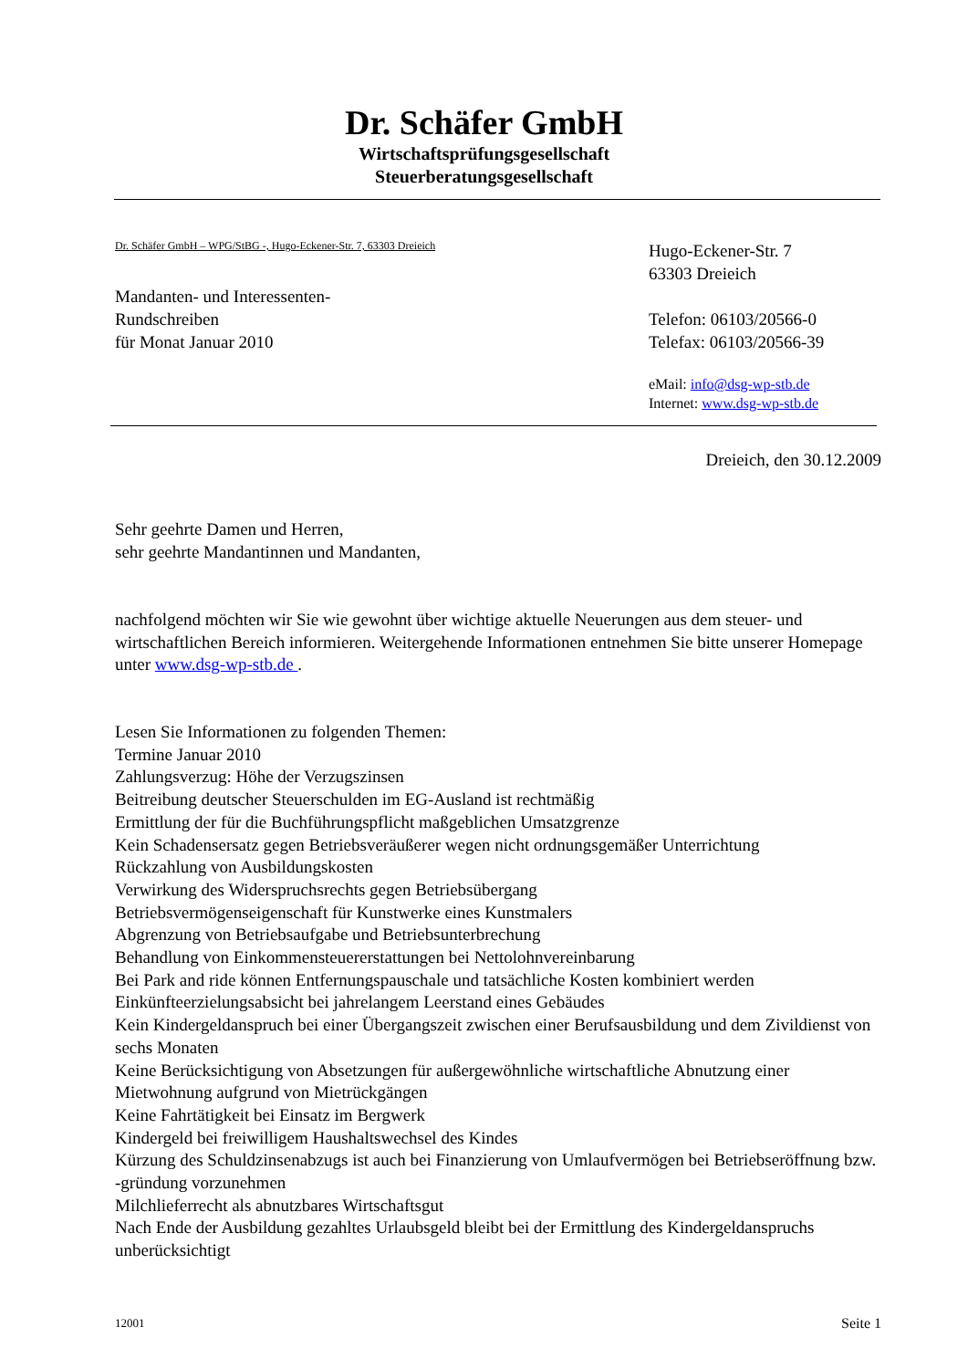Dr. Schäfer GmbH
Wirtschaftsprüfungsgesellschaft
Steuerberatungsgesellschaft
Dr. Schäfer GmbH – WPG/StBG -, Hugo-Eckener-Str. 7, 63303 Dreieich
Mandanten- und Interessenten-
Rundschreiben
für Monat Januar 2010
Hugo-Eckener-Str. 7
63303 Dreieich
Telefon: 06103/20566-0
Telefax: 06103/20566-39
eMail: info@dsg-wp-stb.de
Internet: www.dsg-wp-stb.de
Dreieich, den 30.12.2009
Sehr geehrte Damen und Herren,
sehr geehrte Mandantinnen und Mandanten,
nachfolgend möchten wir Sie wie gewohnt über wichtige aktuelle Neuerungen aus dem steuer- und wirtschaftlichen Bereich informieren. Weitergehende Informationen entnehmen Sie bitte unserer Homepage unter www.dsg-wp-stb.de .
Lesen Sie Informationen zu folgenden Themen:
Termine Januar 2010
Zahlungsverzug: Höhe der Verzugszinsen
Beitreibung deutscher Steuerschulden im EG-Ausland ist rechtmäßig
Ermittlung der für die Buchführungspflicht maßgeblichen Umsatzgrenze
Kein Schadensersatz gegen Betriebsveräußerer wegen nicht ordnungsgemäßer Unterrichtung
Rückzahlung von Ausbildungskosten
Verwirkung des Widerspruchsrechts gegen Betriebsübergang
Betriebsvermögenseigenschaft für Kunstwerke eines Kunstmalers
Abgrenzung von Betriebsaufgabe und Betriebsunterbrechung
Behandlung von Einkommensteuererstattungen bei Nettolohnvereinbarung
Bei Park and ride können Entfernungspauschale und tatsächliche Kosten kombiniert werden
Einkünfteerzielungsabsicht bei jahrelangem Leerstand eines Gebäudes
Kein Kindergeldanspruch bei einer Übergangszeit zwischen einer Berufsausbildung und dem Zivildienst von sechs Monaten
Keine Berücksichtigung von Absetzungen für außergewöhnliche wirtschaftliche Abnutzung einer Mietwohnung aufgrund von Mietrückgängen
Keine Fahrtätigkeit bei Einsatz im Bergwerk
Kindergeld bei freiwilligem Haushaltswechsel des Kindes
Kürzung des Schuldzinsenabzugs ist auch bei Finanzierung von Umlaufvermögen bei Betriebseröffnung bzw. -gründung vorzunehmen
Milchlieferrecht als abnutzbares Wirtschaftsgut
Nach Ende der Ausbildung gezahltes Urlaubsgeld bleibt bei der Ermittlung des Kindergeldanspruchs unberücksichtigt
12001 Seite 1